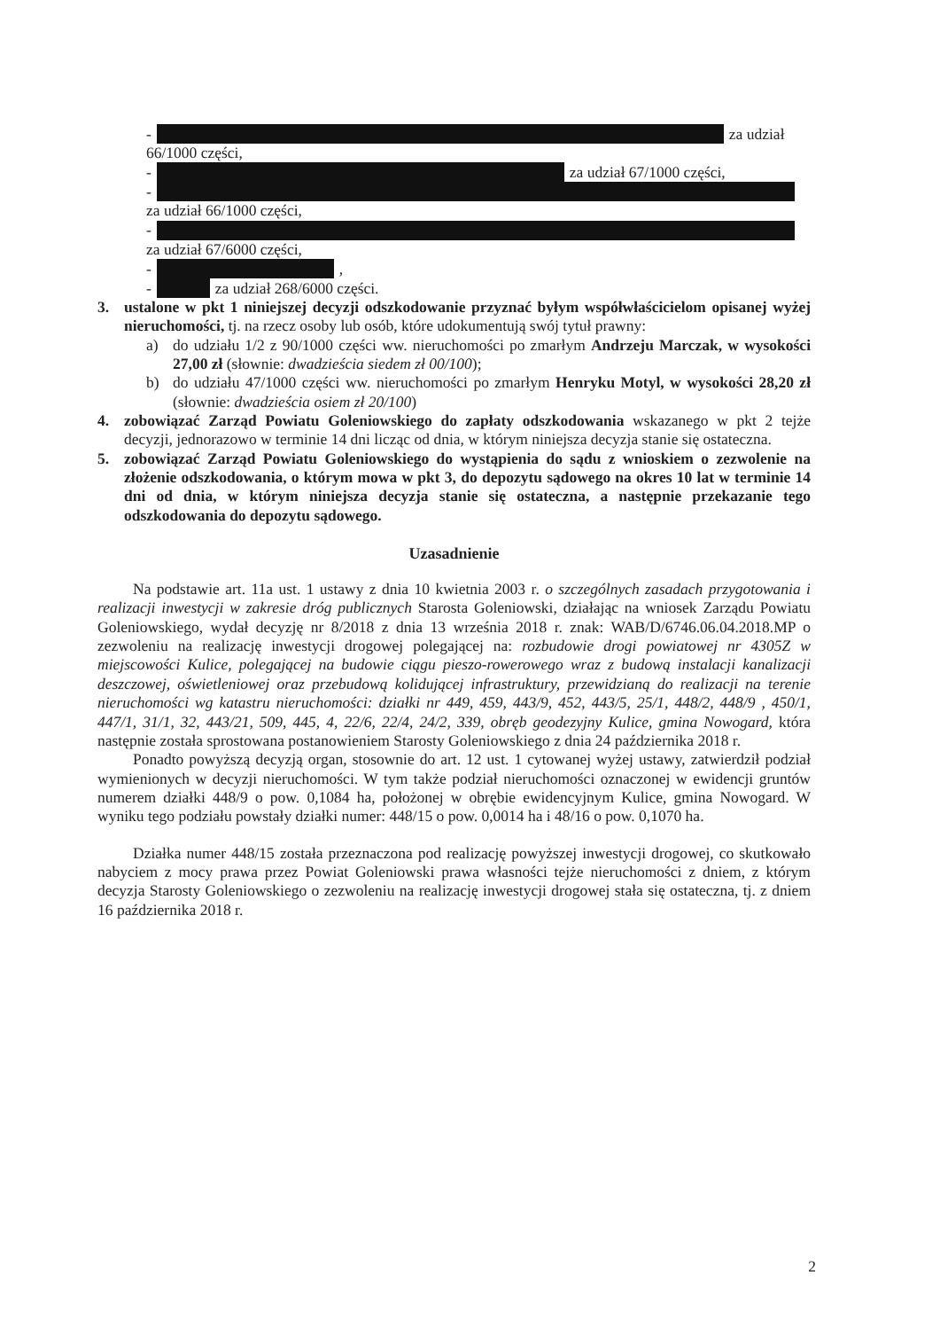- za udział
66/1000 części,
- za udział 67/1000 części,
-
za udział 66/1000 części,
-
za udział 67/6000 części,
- ,
- za udział 268/6000 części.
3. ustalone w pkt 1 niniejszej decyzji odszkodowanie przyznać byłym współwłaścicielom opisanej wyżej nieruchomości, tj. na rzecz osoby lub osób, które udokumentują swój tytuł prawny:
a) do udziału 1/2 z 90/1000 części ww. nieruchomości po zmarłym Andrzeju Marczak, w wysokości 27,00 zł (słownie: dwadzieścia siedem zł 00/100);
b) do udziału 47/1000 części ww. nieruchomości po zmarłym Henryku Motyl, w wysokości 28,20 zł (słownie: dwadzieścia osiem zł 20/100)
4. zobowiązać Zarząd Powiatu Goleniowskiego do zapłaty odszkodowania wskazanego w pkt 2 tejże decyzji, jednorazowo w terminie 14 dni licząc od dnia, w którym niniejsza decyzja stanie się ostateczna.
5. zobowiązać Zarząd Powiatu Goleniowskiego do wystąpienia do sądu z wnioskiem o zezwolenie na złożenie odszkodowania, o którym mowa w pkt 3, do depozytu sądowego na okres 10 lat w terminie 14 dni od dnia, w którym niniejsza decyzja stanie się ostateczna, a następnie przekazanie tego odszkodowania do depozytu sądowego.
Uzasadnienie
Na podstawie art. 11a ust. 1 ustawy z dnia 10 kwietnia 2003 r. o szczególnych zasadach przygotowania i realizacji inwestycji w zakresie dróg publicznych Starosta Goleniowski, działając na wniosek Zarządu Powiatu Goleniowskiego, wydał decyzję nr 8/2018 z dnia 13 września 2018 r. znak: WAB/D/6746.06.04.2018.MP o zezwoleniu na realizację inwestycji drogowej polegającej na: rozbudowie drogi powiatowej nr 4305Z w miejscowości Kulice, polegającej na budowie ciągu pieszo-rowerowego wraz z budową instalacji kanalizacji deszczowej, oświetleniowej oraz przebudową kolidującej infrastruktury, przewidzianą do realizacji na terenie nieruchomości wg katastru nieruchomości: działki nr 449, 459, 443/9, 452, 443/5, 25/1, 448/2, 448/9 , 450/1, 447/1, 31/1, 32, 443/21, 509, 445, 4, 22/6, 22/4, 24/2, 339, obręb geodezyjny Kulice, gmina Nowogard, która następnie została sprostowana postanowieniem Starosty Goleniowskiego z dnia 24 października 2018 r.
Ponadto powyższą decyzją organ, stosownie do art. 12 ust. 1 cytowanej wyżej ustawy, zatwierdził podział wymienionych w decyzji nieruchomości. W tym także podział nieruchomości oznaczonej w ewidencji gruntów numerem działki 448/9 o pow. 0,1084 ha, położonej w obrębie ewidencyjnym Kulice, gmina Nowogard. W wyniku tego podziału powstały działki numer: 448/15 o pow. 0,0014 ha i 48/16 o pow. 0,1070 ha.
Działka numer 448/15 została przeznaczona pod realizację powyższej inwestycji drogowej, co skutkowało nabyciem z mocy prawa przez Powiat Goleniowski prawa własności tejże nieruchomości z dniem, z którym decyzja Starosty Goleniowskiego o zezwoleniu na realizację inwestycji drogowej stała się ostateczna, tj. z dniem 16 października 2018 r.
2